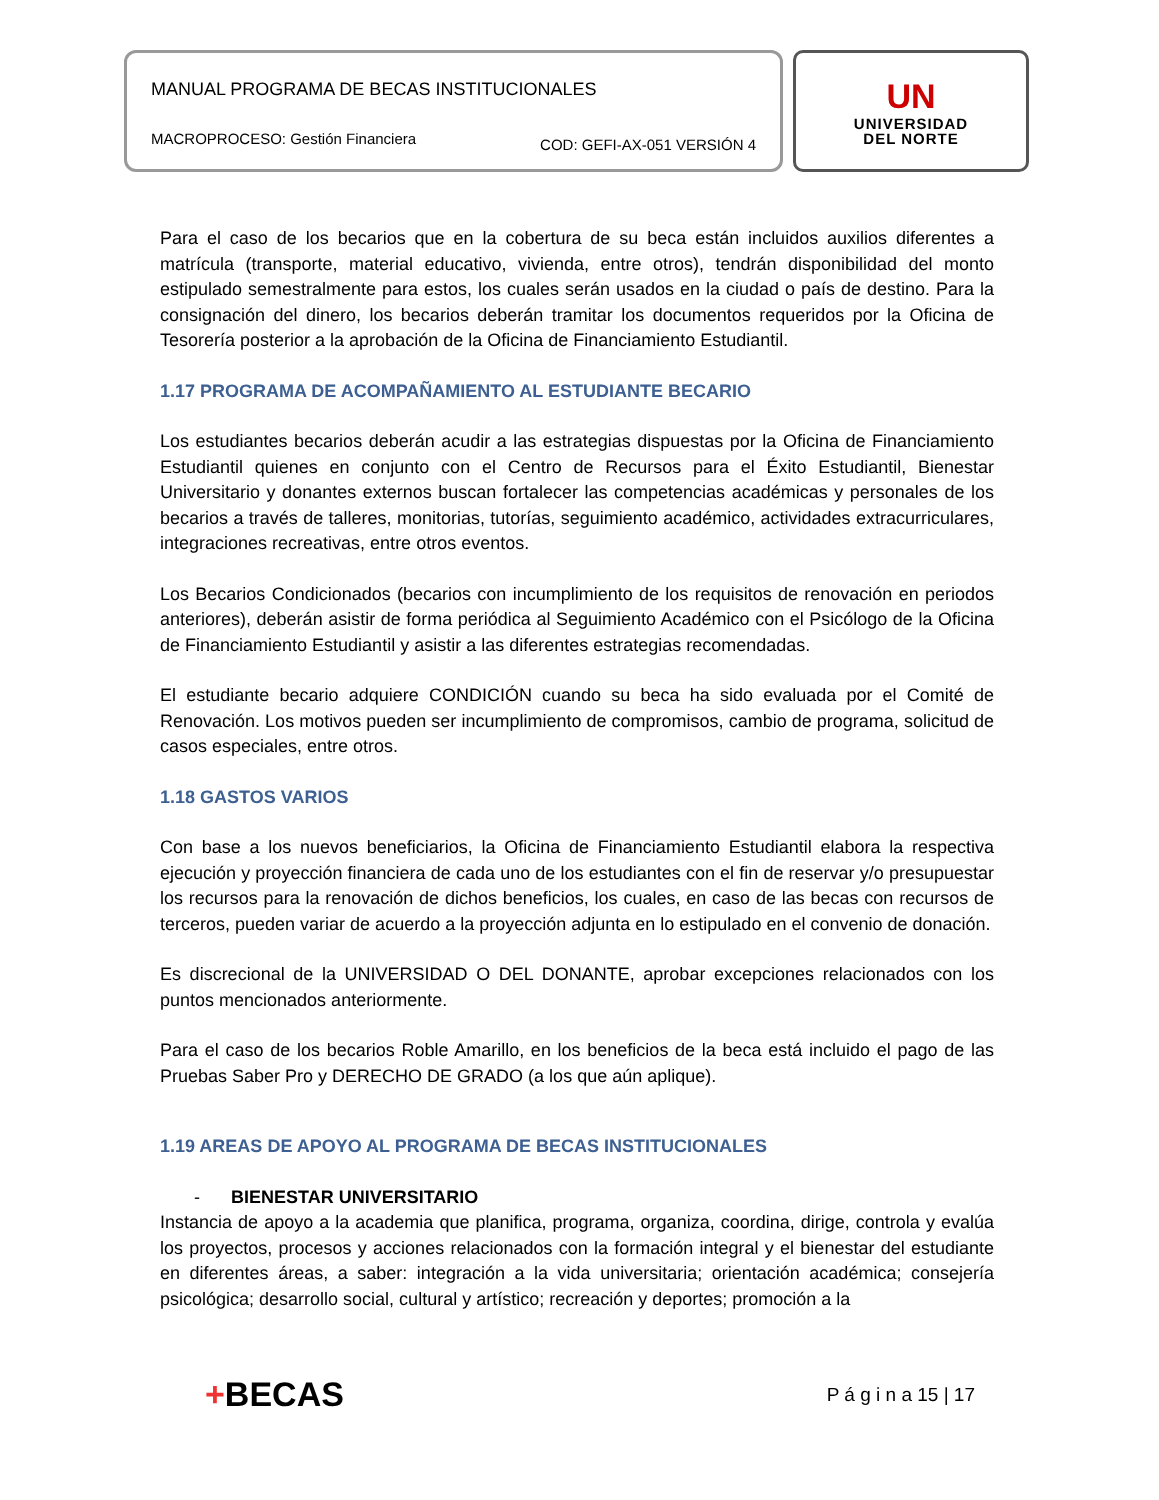MANUAL PROGRAMA DE BECAS INSTITUCIONALES
MACROPROCESO: Gestión Financiera COD: GEFI-AX-051 VERSIÓN 4
UN
UNIVERSIDAD
DEL NORTE
Para el caso de los becarios que en la cobertura de su beca están incluidos auxilios diferentes a matrícula (transporte, material educativo, vivienda, entre otros), tendrán disponibilidad del monto estipulado semestralmente para estos, los cuales serán usados en la ciudad o país de destino. Para la consignación del dinero, los becarios deberán tramitar los documentos requeridos por la Oficina de Tesorería posterior a la aprobación de la Oficina de Financiamiento Estudiantil.
1.17 PROGRAMA DE ACOMPAÑAMIENTO AL ESTUDIANTE BECARIO
Los estudiantes becarios deberán acudir a las estrategias dispuestas por la Oficina de Financiamiento Estudiantil quienes en conjunto con el Centro de Recursos para el Éxito Estudiantil, Bienestar Universitario y donantes externos buscan fortalecer las competencias académicas y personales de los becarios a través de talleres, monitorias, tutorías, seguimiento académico, actividades extracurriculares, integraciones recreativas, entre otros eventos.
Los Becarios Condicionados (becarios con incumplimiento de los requisitos de renovación en periodos anteriores), deberán asistir de forma periódica al Seguimiento Académico con el Psicólogo de la Oficina de Financiamiento Estudiantil y asistir a las diferentes estrategias recomendadas.
El estudiante becario adquiere CONDICIÓN cuando su beca ha sido evaluada por el Comité de Renovación. Los motivos pueden ser incumplimiento de compromisos, cambio de programa, solicitud de casos especiales, entre otros.
1.18 GASTOS VARIOS
Con base a los nuevos beneficiarios, la Oficina de Financiamiento Estudiantil elabora la respectiva ejecución y proyección financiera de cada uno de los estudiantes con el fin de reservar y/o presupuestar los recursos para la renovación de dichos beneficios, los cuales, en caso de las becas con recursos de terceros, pueden variar de acuerdo a la proyección adjunta en lo estipulado en el convenio de donación.
Es discrecional de la UNIVERSIDAD O DEL DONANTE, aprobar excepciones relacionados con los puntos mencionados anteriormente.
Para el caso de los becarios Roble Amarillo, en los beneficios de la beca está incluido el pago de las Pruebas Saber Pro y DERECHO DE GRADO (a los que aún aplique).
1.19 AREAS DE APOYO AL PROGRAMA DE BECAS INSTITUCIONALES
- BIENESTAR UNIVERSITARIO
Instancia de apoyo a la academia que planifica, programa, organiza, coordina, dirige, controla y evalúa los proyectos, procesos y acciones relacionados con la formación integral y el bienestar del estudiante en diferentes áreas, a saber: integración a la vida universitaria; orientación académica; consejería psicológica; desarrollo social, cultural y artístico; recreación y deportes; promoción a la
+BECAS P á g i n a 15 | 17